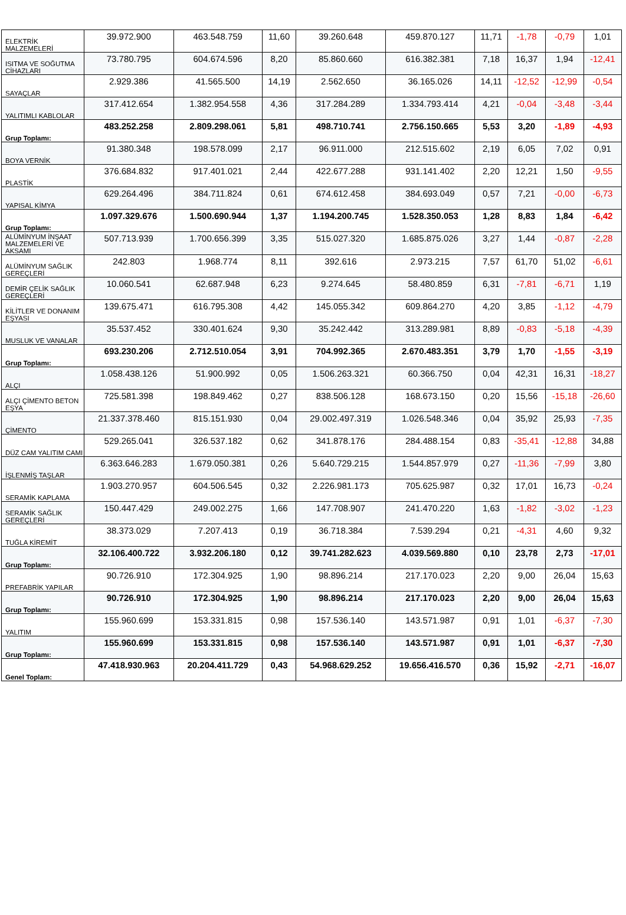| ELEKTRİK MALZEMELERİ | 39.972.900 | 463.548.759 | 11,60 | 39.260.648 | 459.870.127 | 11,71 | -1,78 | -0,79 | 1,01 |
| ISITMA VE SOĞUTMA CİHAZLARI | 73.780.795 | 604.674.596 | 8,20 | 85.860.660 | 616.382.381 | 7,18 | 16,37 | 1,94 | -12,41 |
| SAYAÇLAR | 2.929.386 | 41.565.500 | 14,19 | 2.562.650 | 36.165.026 | 14,11 | -12,52 | -12,99 | -0,54 |
| YALITIMLI KABLOLAR | 317.412.654 | 1.382.954.558 | 4,36 | 317.284.289 | 1.334.793.414 | 4,21 | -0,04 | -3,48 | -3,44 |
| Grup Toplamı: | 483.252.258 | 2.809.298.061 | 5,81 | 498.710.741 | 2.756.150.665 | 5,53 | 3,20 | -1,89 | -4,93 |
| BOYA VERNİK | 91.380.348 | 198.578.099 | 2,17 | 96.911.000 | 212.515.602 | 2,19 | 6,05 | 7,02 | 0,91 |
| PLASTİK | 376.684.832 | 917.401.021 | 2,44 | 422.677.288 | 931.141.402 | 2,20 | 12,21 | 1,50 | -9,55 |
| YAPISAL KİMYA | 629.264.496 | 384.711.824 | 0,61 | 674.612.458 | 384.693.049 | 0,57 | 7,21 | -0,00 | -6,73 |
| Grup Toplamı: | 1.097.329.676 | 1.500.690.944 | 1,37 | 1.194.200.745 | 1.528.350.053 | 1,28 | 8,83 | 1,84 | -6,42 |
| ALÜMİNYUM İNŞAAT MALZEMELERİ VE AKSAMI | 507.713.939 | 1.700.656.399 | 3,35 | 515.027.320 | 1.685.875.026 | 3,27 | 1,44 | -0,87 | -2,28 |
| ALÜMİNYUM SAĞLIK GEREÇLERİ | 242.803 | 1.968.774 | 8,11 | 392.616 | 2.973.215 | 7,57 | 61,70 | 51,02 | -6,61 |
| DEMİR ÇELİK SAĞLIK GEREÇLERİ | 10.060.541 | 62.687.948 | 6,23 | 9.274.645 | 58.480.859 | 6,31 | -7,81 | -6,71 | 1,19 |
| KİLİTLER VE DONANIM EŞYASI | 139.675.471 | 616.795.308 | 4,42 | 145.055.342 | 609.864.270 | 4,20 | 3,85 | -1,12 | -4,79 |
| MUSLUK VE VANALAR | 35.537.452 | 330.401.624 | 9,30 | 35.242.442 | 313.289.981 | 8,89 | -0,83 | -5,18 | -4,39 |
| Grup Toplamı: | 693.230.206 | 2.712.510.054 | 3,91 | 704.992.365 | 2.670.483.351 | 3,79 | 1,70 | -1,55 | -3,19 |
| ALÇI | 1.058.438.126 | 51.900.992 | 0,05 | 1.506.263.321 | 60.366.750 | 0,04 | 42,31 | 16,31 | -18,27 |
| ALÇI ÇİMENTO BETON EŞYA | 725.581.398 | 198.849.462 | 0,27 | 838.506.128 | 168.673.150 | 0,20 | 15,56 | -15,18 | -26,60 |
| ÇİMENTO | 21.337.378.460 | 815.151.930 | 0,04 | 29.002.497.319 | 1.026.548.346 | 0,04 | 35,92 | 25,93 | -7,35 |
| DÜZ CAM YALITIM CAMI | 529.265.041 | 326.537.182 | 0,62 | 341.878.176 | 284.488.154 | 0,83 | -35,41 | -12,88 | 34,88 |
| İŞLENMİŞ TAŞLAR | 6.363.646.283 | 1.679.050.381 | 0,26 | 5.640.729.215 | 1.544.857.979 | 0,27 | -11,36 | -7,99 | 3,80 |
| SERAMİK KAPLAMA | 1.903.270.957 | 604.506.545 | 0,32 | 2.226.981.173 | 705.625.987 | 0,32 | 17,01 | 16,73 | -0,24 |
| SERAMİK SAĞLIK GEREÇLERİ | 150.447.429 | 249.002.275 | 1,66 | 147.708.907 | 241.470.220 | 1,63 | -1,82 | -3,02 | -1,23 |
| TUĞLA KİREMİT | 38.373.029 | 7.207.413 | 0,19 | 36.718.384 | 7.539.294 | 0,21 | -4,31 | 4,60 | 9,32 |
| Grup Toplamı: | 32.106.400.722 | 3.932.206.180 | 0,12 | 39.741.282.623 | 4.039.569.880 | 0,10 | 23,78 | 2,73 | -17,01 |
| PREFABRİK YAPILAR | 90.726.910 | 172.304.925 | 1,90 | 98.896.214 | 217.170.023 | 2,20 | 9,00 | 26,04 | 15,63 |
| Grup Toplamı: | 90.726.910 | 172.304.925 | 1,90 | 98.896.214 | 217.170.023 | 2,20 | 9,00 | 26,04 | 15,63 |
| YALITIM | 155.960.699 | 153.331.815 | 0,98 | 157.536.140 | 143.571.987 | 0,91 | 1,01 | -6,37 | -7,30 |
| Grup Toplamı: | 155.960.699 | 153.331.815 | 0,98 | 157.536.140 | 143.571.987 | 0,91 | 1,01 | -6,37 | -7,30 |
| Genel Toplam: | 47.418.930.963 | 20.204.411.729 | 0,43 | 54.968.629.252 | 19.656.416.570 | 0,36 | 15,92 | -2,71 | -16,07 |